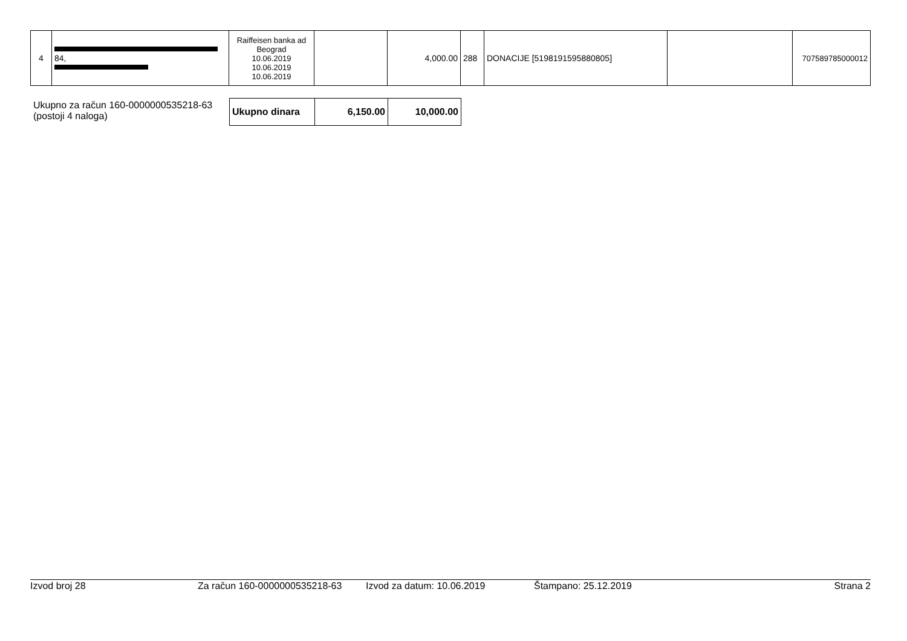| 4 | 84, | Raiffeisen banka ad Beograd 10.06.2019 10.06.2019 10.06.2019 | | 4,000.00 | 288 | DONACIJE [5198191595880805] | | 707589785000012 |
Ukupno za račun 160-0000000535218-63
(postoji 4 naloga)
| Ukupno dinara | 6,150.00 | 10,000.00 |
Izvod broj 28 Za račun 160-0000000535218-63 Izvod za datum: 10.06.2019 Štampano: 25.12.2019 Strana 2